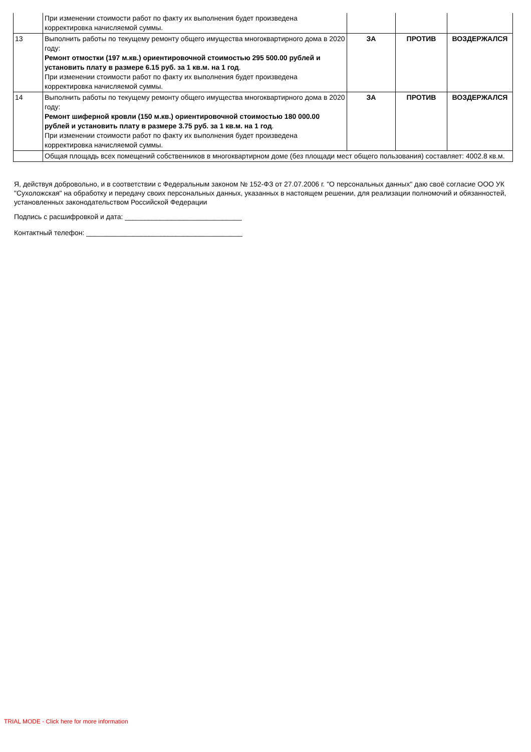| | При изменении стоимости работ по факту их выполнения будет произведена корректировка начисляемой суммы. | | | |
| 13 | Выполнить работы по текущему ремонту общего имущества многоквартирного дома в 2020 году: Ремонт отмостки (197 м.кв.) ориентировочной стоимостью 295 500.00 рублей и установить плату в размере 6.15 руб. за 1 кв.м. на 1 год . При изменении стоимости работ по факту их выполнения будет произведена корректировка начисляемой суммы. | ЗА | ПРОТИВ | ВОЗДЕРЖАЛСЯ |
| 14 | Выполнить работы по текущему ремонту общего имущества многоквартирного дома в 2020 году: Ремонт шиферной кровли (150 м.кв.) ориентировочной стоимостью 180 000.00 рублей и установить плату в размере 3.75 руб. за 1 кв.м. на 1 год . При изменении стоимости работ по факту их выполнения будет произведена корректировка начисляемой суммы. | ЗА | ПРОТИВ | ВОЗДЕРЖАЛСЯ |
| | Общая площадь всех помещений собственников в многоквартирном доме (без площади мест общего пользования) составляет: 4002.8 кв.м. | | | |
Я, действуя добровольно, и в соответствии с Федеральным законом № 152-ФЗ от 27.07.2006 г. "О персональных данных" даю своё согласие ООО УК "Сухоложская" на обработку и передачу своих персональных данных, указанных в настоящем решении, для реализации полномочий и обязанностей, установленных законодательством Российской Федерации
Подпись с расшифровкой и дата: ______________________________
Контактный телефон: ________________________________________
TRIAL MODE - Click here for more information